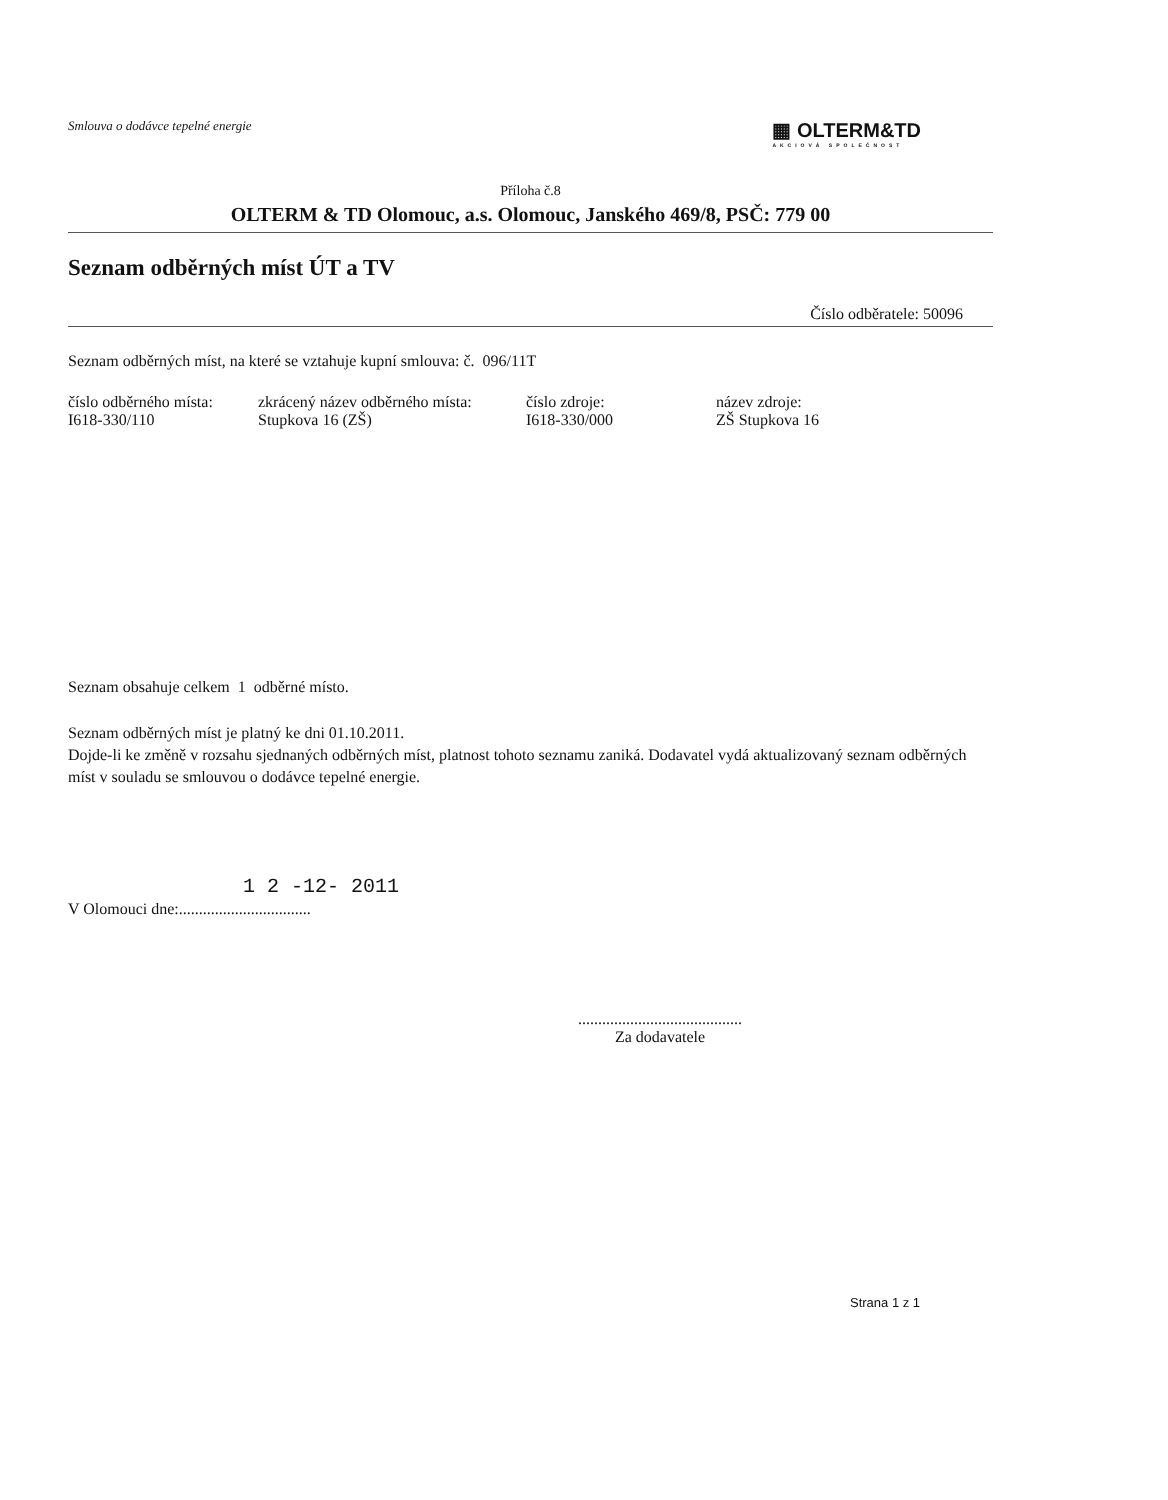Smlouva o dodávce tepelné energie
▦ OLTERM&TD
AKCIOVÁ SPOLEČNOST
Příloha č.8
OLTERM & TD Olomouc, a.s. Olomouc, Janského 469/8, PSČ: 779 00
Seznam odběrných míst ÚT a TV
Číslo odběratele: 50096
Seznam odběrných míst, na které se vztahuje kupní smlouva: č. 096/11T
| číslo odběrného místa: | zkrácený název odběrného místa: | číslo zdroje: | název zdroje: |
| I618-330/110 | Stupkova 16 (ZŠ) | I618-330/000 | ZŠ Stupkova 16 |
Seznam obsahuje celkem 1 odběrné místo.
Seznam odběrných míst je platný ke dni 01.10.2011.
Dojde-li ke změně v rozsahu sjednaných odběrných míst, platnost tohoto seznamu zaniká. Dodavatel vydá aktualizovaný seznam odběrných míst v souladu se smlouvou o dodávce tepelné energie.
1 2 -12- 2011
V Olomouci dne:.................................
.........................................
Za dodavatele
Strana 1 z 1